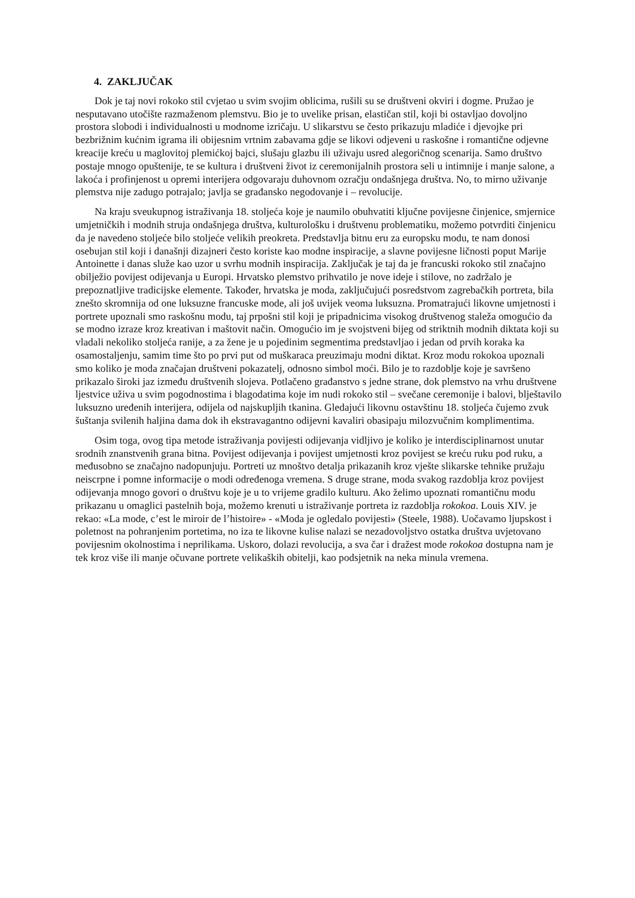4. ZAKLJUČAK
Dok je taj novi rokoko stil cvjetao u svim svojim oblicima, rušili su se društveni okviri i dogme. Pružao je nesputavano utočište razmaženom plemstvu. Bio je to uvelike prisan, elastičan stil, koji bi ostavljao dovoljno prostora slobodi i individualnosti u modnome izričaju. U slikarstvu se često prikazuju mladiće i djevojke pri bezbrižnim kućnim igrama ili obijesnim vrtnim zabavama gdje se likovi odjeveni u raskošne i romantične odjevne kreacije kreću u maglovitoj plemićkoj bajci, slušaju glazbu ili uživaju usred alegoričnog scenarija. Samo društvo postaje mnogo opuštenije, te se kultura i društveni život iz ceremonijalnih prostora seli u intimnije i manje salone, a lakoća i profinjenost u opremi interijera odgovaraju duhovnom ozračju ondašnjega društva. No, to mirno uživanje plemstva nije zadugo potrajalo; javlja se građansko negodovanje i – revolucije.
Na kraju sveukupnog istraživanja 18. stoljeća koje je naumilo obuhvatiti ključne povijesne činjenice, smjernice umjetničkih i modnih struja ondašnjega društva, kulturološku i društvenu problematiku, možemo potvrditi činjenicu da je navedeno stoljeće bilo stoljeće velikih preokreta. Predstavlja bitnu eru za europsku modu, te nam donosi osebujan stil koji i današnji dizajneri često koriste kao modne inspiracije, a slavne povijesne ličnosti poput Marije Antoinette i danas služe kao uzor u svrhu modnih inspiracija. Zaključak je taj da je francuski rokoko stil značajno obilježio povijest odijevanja u Europi. Hrvatsko plemstvo prihvatilo je nove ideje i stilove, no zadržalo je prepoznatljive tradicijske elemente. Također, hrvatska je moda, zaključujući posredstvom zagrebačkih portreta, bila znešto skromnija od one luksuzne francuske mode, ali još uvijek veoma luksuzna. Promatrajući likovne umjetnosti i portrete upoznali smo raskošnu modu, taj prpošni stil koji je pripadnicima visokog društvenog staleža omogućio da se modno izraze kroz kreativan i maštovit način. Omogućio im je svojstveni bijeg od striktnih modnih diktata koji su vladali nekoliko stoljeća ranije, a za žene je u pojedinim segmentima predstavljao i jedan od prvih koraka ka osamostaljenju, samim time što po prvi put od muškaraca preuzimaju modni diktat. Kroz modu rokokoa upoznali smo koliko je moda značajan društveni pokazatelj, odnosno simbol moći. Bilo je to razdoblje koje je savršeno prikazalo široki jaz između društvenih slojeva. Potlačeno građanstvo s jedne strane, dok plemstvo na vrhu društvene ljestvice uživa u svim pogodnostima i blagodatima koje im nudi rokoko stil – svečane ceremonije i balovi, blještavilo luksuzno uređenih interijera, odijela od najskupljih tkanina. Gledajući likovnu ostavštinu 18. stoljeća čujemo zvuk šuštanja svilenih haljina dama dok ih ekstravagantno odijevni kavaliri obasipaju milozvučnim komplimentima.
Osim toga, ovog tipa metode istraživanja povijesti odijevanja vidljivo je koliko je interdisciplinarnost unutar srodnih znanstvenih grana bitna. Povijest odijevanja i povijest umjetnosti kroz povijest se kreću ruku pod ruku, a međusobno se značajno nadopunjuju. Portreti uz mnoštvo detalja prikazanih kroz vješte slikarske tehnike pružaju neiscrpne i pomne informacije o modi određenoga vremena. S druge strane, moda svakog razdoblja kroz povijest odijevanja mnogo govori o društvu koje je u to vrijeme gradilo kulturu. Ako želimo upoznati romantičnu modu prikazanu u omaglici pastelnih boja, možemo krenuti u istraživanje portreta iz razdoblja rokokoa. Louis XIV. je rekao: «La mode, c’est le miroir de l’histoire» - «Moda je ogledalo povijesti» (Steele, 1988). Uočavamo ljupskost i poletnost na pohranjenim portetima, no iza te likovne kulise nalazi se nezadovoljstvo ostatka društva uvjetovano povijesnim okolnostima i neprilikama. Uskoro, dolazi revolucija, a sva čar i dražest mode rokokoa dostupna nam je tek kroz više ili manje očuvane portrete velikaških obitelji, kao podsjetnik na neka minula vremena.